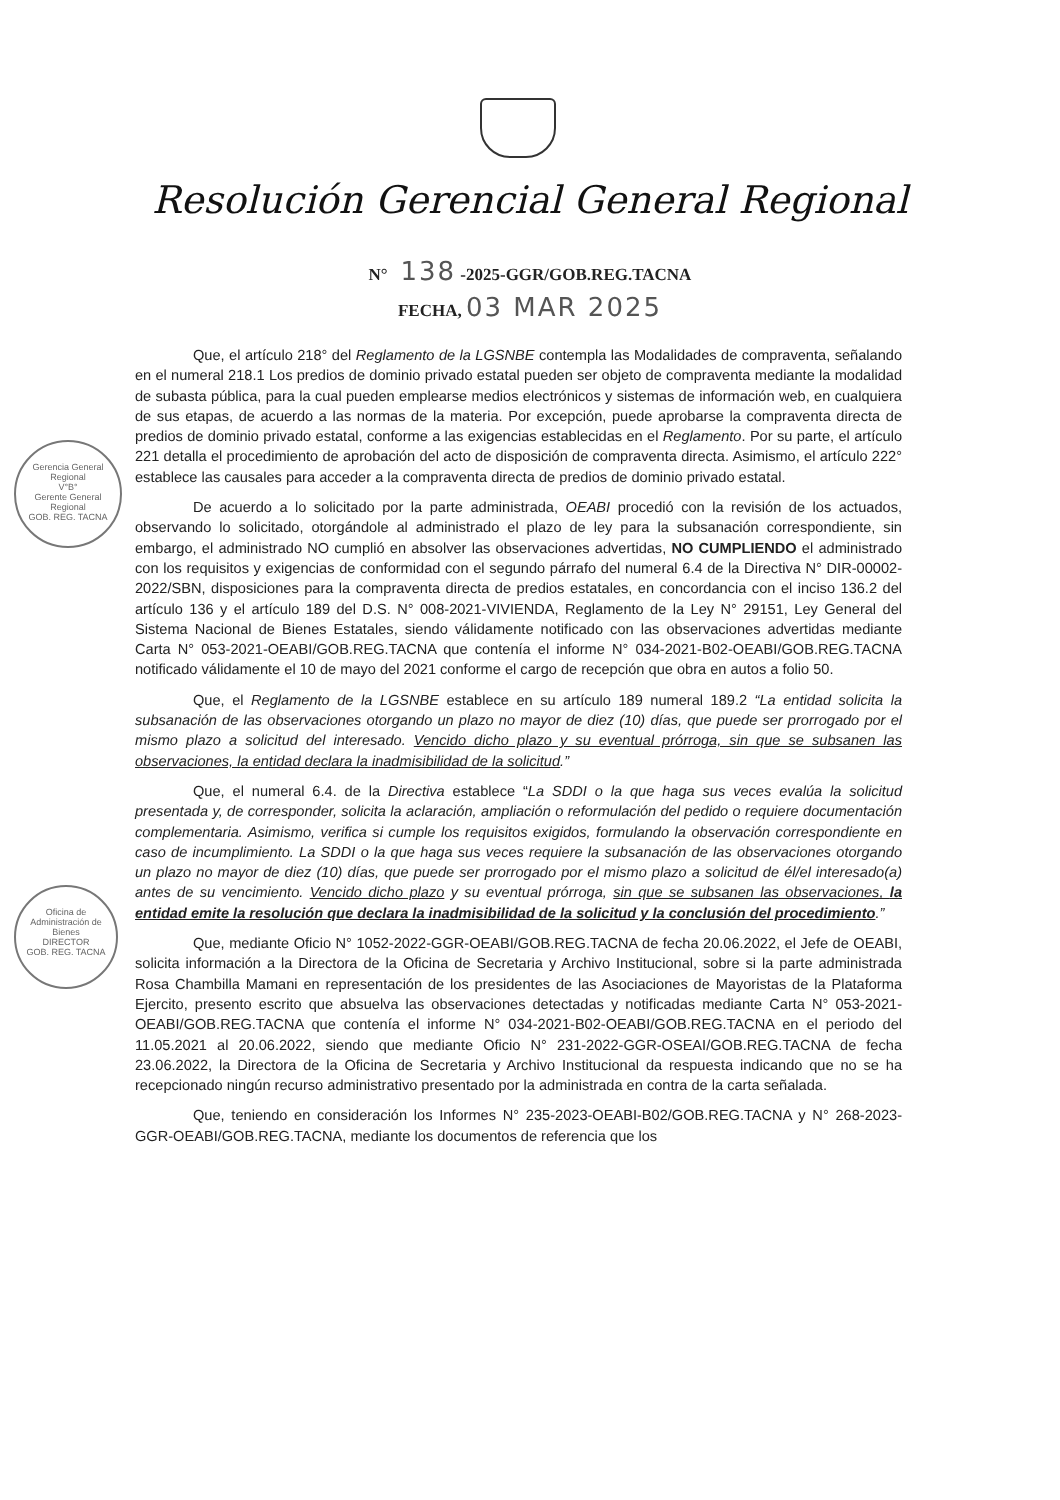Resolución Gerencial General Regional
N° 138 -2025-GGR/GOB.REG.TACNA
FECHA, 03 MAR 2025
Gerencia General Regional
V°B°
Gerente General Regional
GOB. REG. TACNA
Oficina de Administración de Bienes
DIRECTOR
GOB. REG. TACNA
Que, el artículo 218° del Reglamento de la LGSNBE contempla las Modalidades de compraventa, señalando en el numeral 218.1 Los predios de dominio privado estatal pueden ser objeto de compraventa mediante la modalidad de subasta pública, para la cual pueden emplearse medios electrónicos y sistemas de información web, en cualquiera de sus etapas, de acuerdo a las normas de la materia. Por excepción, puede aprobarse la compraventa directa de predios de dominio privado estatal, conforme a las exigencias establecidas en el Reglamento. Por su parte, el artículo 221 detalla el procedimiento de aprobación del acto de disposición de compraventa directa. Asimismo, el artículo 222° establece las causales para acceder a la compraventa directa de predios de dominio privado estatal.
De acuerdo a lo solicitado por la parte administrada, OEABI procedió con la revisión de los actuados, observando lo solicitado, otorgándole al administrado el plazo de ley para la subsanación correspondiente, sin embargo, el administrado NO cumplió en absolver las observaciones advertidas, NO CUMPLIENDO el administrado con los requisitos y exigencias de conformidad con el segundo párrafo del numeral 6.4 de la Directiva N° DIR-00002-2022/SBN, disposiciones para la compraventa directa de predios estatales, en concordancia con el inciso 136.2 del artículo 136 y el artículo 189 del D.S. N° 008-2021-VIVIENDA, Reglamento de la Ley N° 29151, Ley General del Sistema Nacional de Bienes Estatales, siendo válidamente notificado con las observaciones advertidas mediante Carta N° 053-2021-OEABI/GOB.REG.TACNA que contenía el informe N° 034-2021-B02-OEABI/GOB.REG.TACNA notificado válidamente el 10 de mayo del 2021 conforme el cargo de recepción que obra en autos a folio 50.
Que, el Reglamento de la LGSNBE establece en su artículo 189 numeral 189.2 “La entidad solicita la subsanación de las observaciones otorgando un plazo no mayor de diez (10) días, que puede ser prorrogado por el mismo plazo a solicitud del interesado. Vencido dicho plazo y su eventual prórroga, sin que se subsanen las observaciones, la entidad declara la inadmisibilidad de la solicitud.”
Que, el numeral 6.4. de la Directiva establece “La SDDI o la que haga sus veces evalúa la solicitud presentada y, de corresponder, solicita la aclaración, ampliación o reformulación del pedido o requiere documentación complementaria. Asimismo, verifica si cumple los requisitos exigidos, formulando la observación correspondiente en caso de incumplimiento. La SDDI o la que haga sus veces requiere la subsanación de las observaciones otorgando un plazo no mayor de diez (10) días, que puede ser prorrogado por el mismo plazo a solicitud de él/el interesado(a) antes de su vencimiento. Vencido dicho plazo y su eventual prórroga, sin que se subsanen las observaciones, la entidad emite la resolución que declara la inadmisibilidad de la solicitud y la conclusión del procedimiento.”
Que, mediante Oficio N° 1052-2022-GGR-OEABI/GOB.REG.TACNA de fecha 20.06.2022, el Jefe de OEABI, solicita información a la Directora de la Oficina de Secretaria y Archivo Institucional, sobre si la parte administrada Rosa Chambilla Mamani en representación de los presidentes de las Asociaciones de Mayoristas de la Plataforma Ejercito, presento escrito que absuelva las observaciones detectadas y notificadas mediante Carta N° 053-2021-OEABI/GOB.REG.TACNA que contenía el informe N° 034-2021-B02-OEABI/GOB.REG.TACNA en el periodo del 11.05.2021 al 20.06.2022, siendo que mediante Oficio N° 231-2022-GGR-OSEAI/GOB.REG.TACNA de fecha 23.06.2022, la Directora de la Oficina de Secretaria y Archivo Institucional da respuesta indicando que no se ha recepcionado ningún recurso administrativo presentado por la administrada en contra de la carta señalada.
Que, teniendo en consideración los Informes N° 235-2023-OEABI-B02/GOB.REG.TACNA y N° 268-2023-GGR-OEABI/GOB.REG.TACNA, mediante los documentos de referencia que los